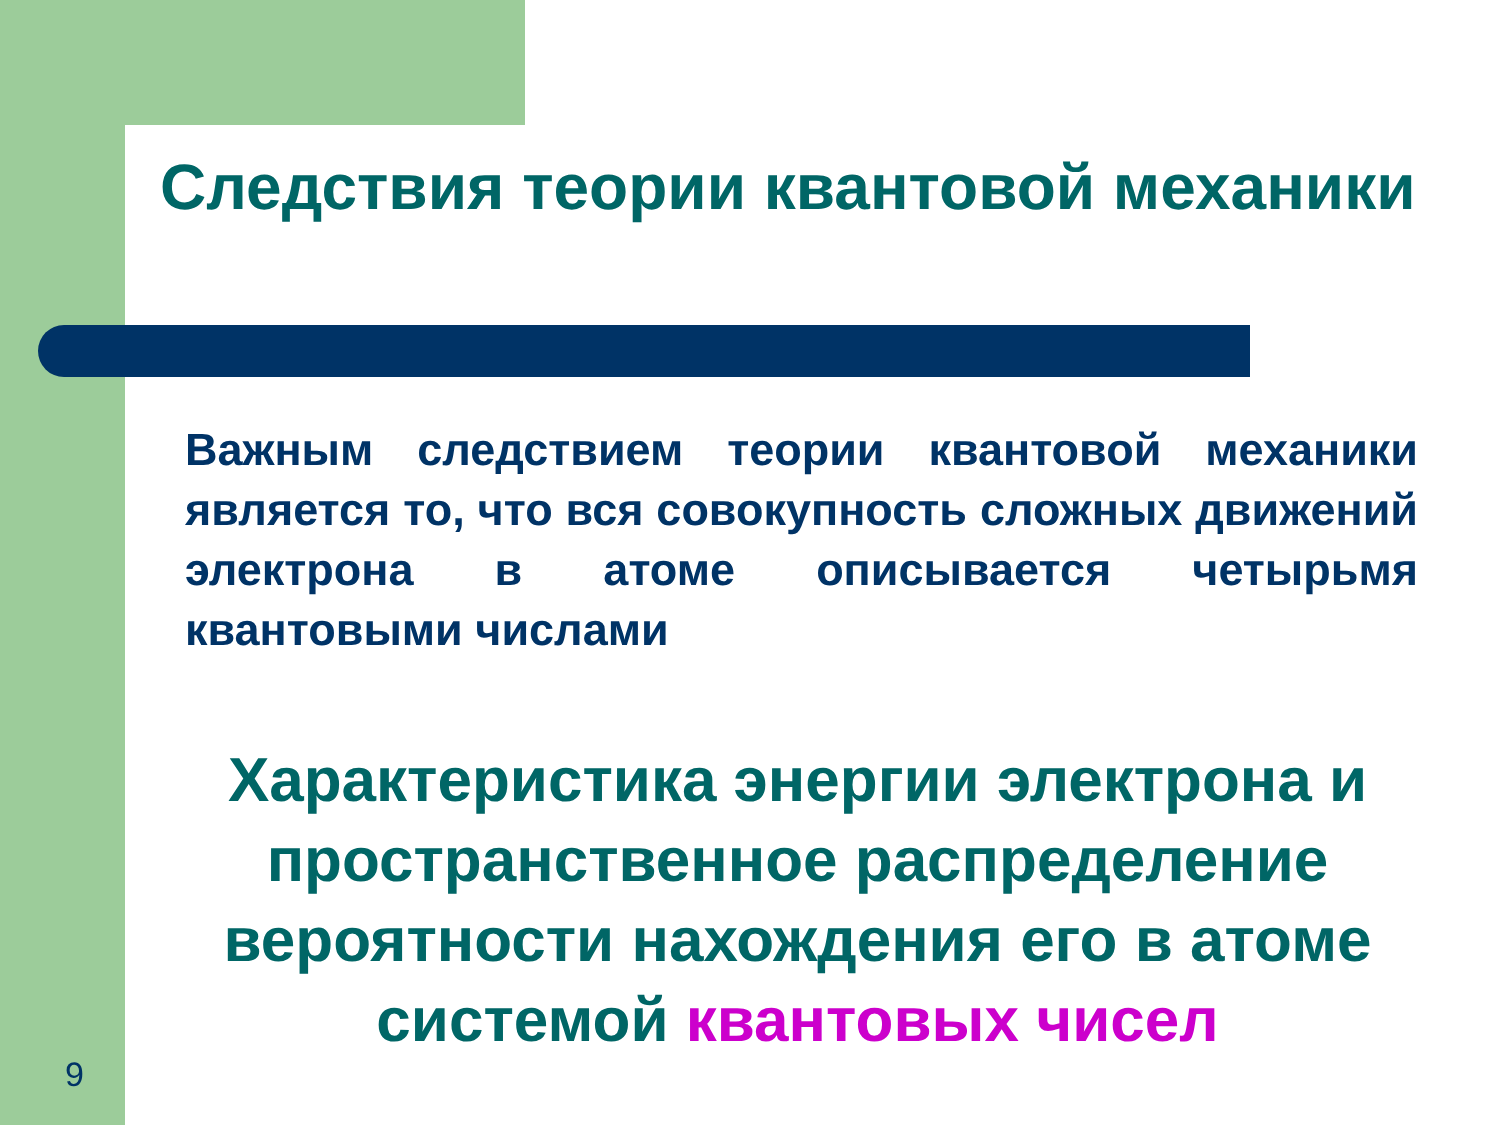Следствия теории квантовой механики
Важным следствием теории квантовой механики является то, что вся совокупность сложных движений электрона в атоме описывается четырьмя квантовыми числами
Характеристика энергии электрона и пространственное распределение вероятности нахождения его в атоме системой квантовых чисел
9